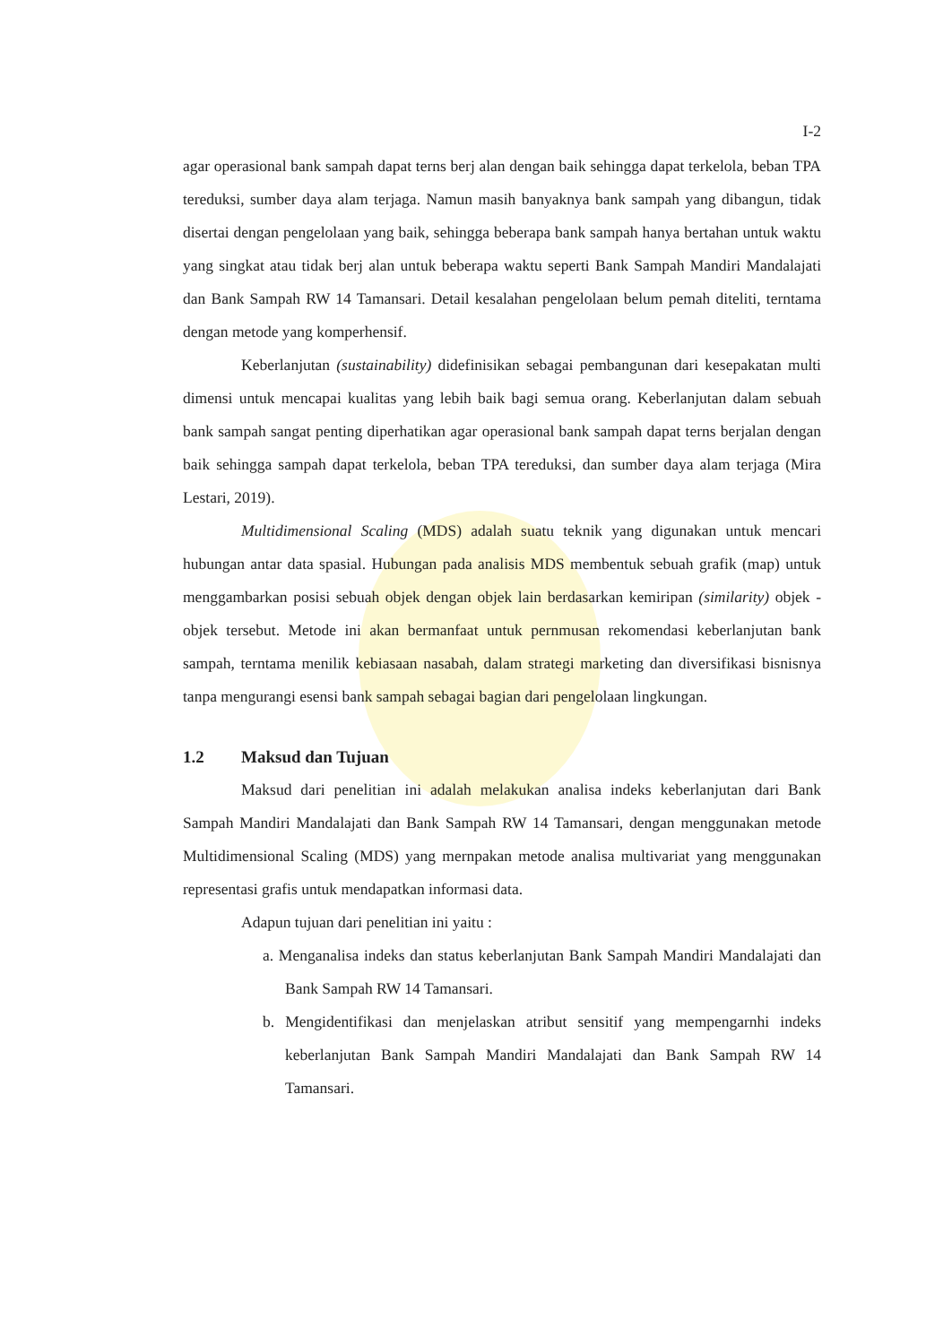I-2
agar operasional bank sampah dapat terns berj alan dengan baik sehingga dapat terkelola, beban TPA tereduksi, sumber daya alam terjaga. Namun masih banyaknya bank sampah yang dibangun, tidak disertai dengan pengelolaan yang baik, sehingga beberapa bank sampah hanya bertahan untuk waktu yang singkat atau tidak berj alan untuk beberapa waktu seperti Bank Sampah Mandiri Mandalajati dan Bank Sampah RW 14 Tamansari. Detail kesalahan pengelolaan belum pemah diteliti, terntama dengan metode yang komperhensif.
Keberlanjutan (sustainability) didefinisikan sebagai pembangunan dari kesepakatan multi dimensi untuk mencapai kualitas yang lebih baik bagi semua orang. Keberlanjutan dalam sebuah bank sampah sangat penting diperhatikan agar operasional bank sampah dapat terns berjalan dengan baik sehingga sampah dapat terkelola, beban TPA tereduksi, dan sumber daya alam terjaga (Mira Lestari, 2019).
Multidimensional Scaling (MDS) adalah suatu teknik yang digunakan untuk mencari hubungan antar data spasial. Hubungan pada analisis MDS membentuk sebuah grafik (map) untuk menggambarkan posisi sebuah objek dengan objek lain berdasarkan kemiripan (similarity) objek - objek tersebut. Metode ini akan bermanfaat untuk pernmusan rekomendasi keberlanjutan bank sampah, terntama menilik kebiasaan nasabah, dalam strategi marketing dan diversifikasi bisnisnya tanpa mengurangi esensi bank sampah sebagai bagian dari pengelolaan lingkungan.
1.2 Maksud dan Tujuan
Maksud dari penelitian ini adalah melakukan analisa indeks keberlanjutan dari Bank Sampah Mandiri Mandalajati dan Bank Sampah RW 14 Tamansari, dengan menggunakan metode Multidimensional Scaling (MDS) yang mernpakan metode analisa multivariat yang menggunakan representasi grafis untuk mendapatkan informasi data.
Adapun tujuan dari penelitian ini yaitu :
a. Menganalisa indeks dan status keberlanjutan Bank Sampah Mandiri Mandalajati dan Bank Sampah RW 14 Tamansari.
b. Mengidentifikasi dan menjelaskan atribut sensitif yang mempengarnhi indeks keberlanjutan Bank Sampah Mandiri Mandalajati dan Bank Sampah RW 14 Tamansari.